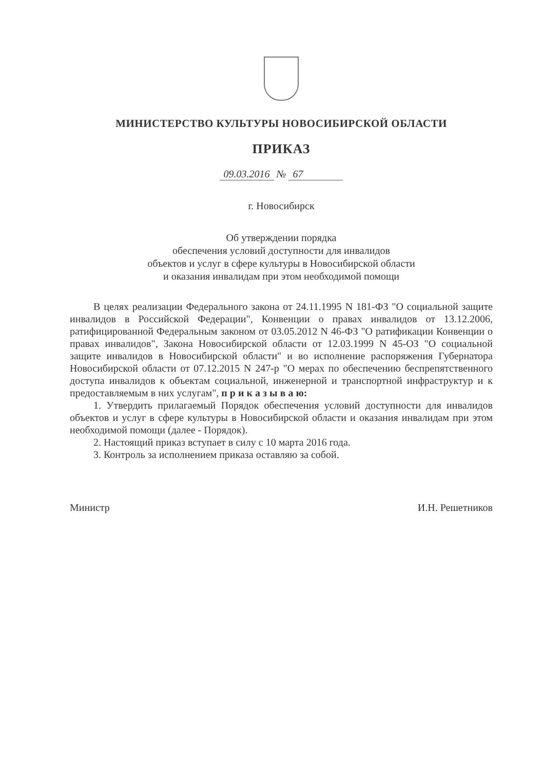МИНИСТЕРСТВО КУЛЬТУРЫ НОВОСИБИРСКОЙ ОБЛАСТИ
ПРИКАЗ
09.03.2016 № 67
г. Новосибирск
Об утверждении порядка
обеспечения условий доступности для инвалидов
объектов и услуг в сфере культуры в Новосибирской области
и оказания инвалидам при этом необходимой помощи
В целях реализации Федерального закона от 24.11.1995 N 181-ФЗ "О социальной защите инвалидов в Российской Федерации", Конвенции о правах инвалидов от 13.12.2006, ратифицированной Федеральным законом от 03.05.2012 N 46-ФЗ "О ратификации Конвенции о правах инвалидов", Закона Новосибирской области от 12.03.1999 N 45-ОЗ "О социальной защите инвалидов в Новосибирской области" и во исполнение распоряжения Губернатора Новосибирской области от 07.12.2015 N 247-р "О мерах по обеспечению беспрепятственного доступа инвалидов к объектам социальной, инженерной и транспортной инфраструктур и к предоставляемым в них услугам", п р и к а з ы в а ю:
1. Утвердить прилагаемый Порядок обеспечения условий доступности для инвалидов объектов и услуг в сфере культуры в Новосибирской области и оказания инвалидам при этом необходимой помощи (далее - Порядок).
2. Настоящий приказ вступает в силу с 10 марта 2016 года.
3. Контроль за исполнением приказа оставляю за собой.
Министр И.Н. Решетников